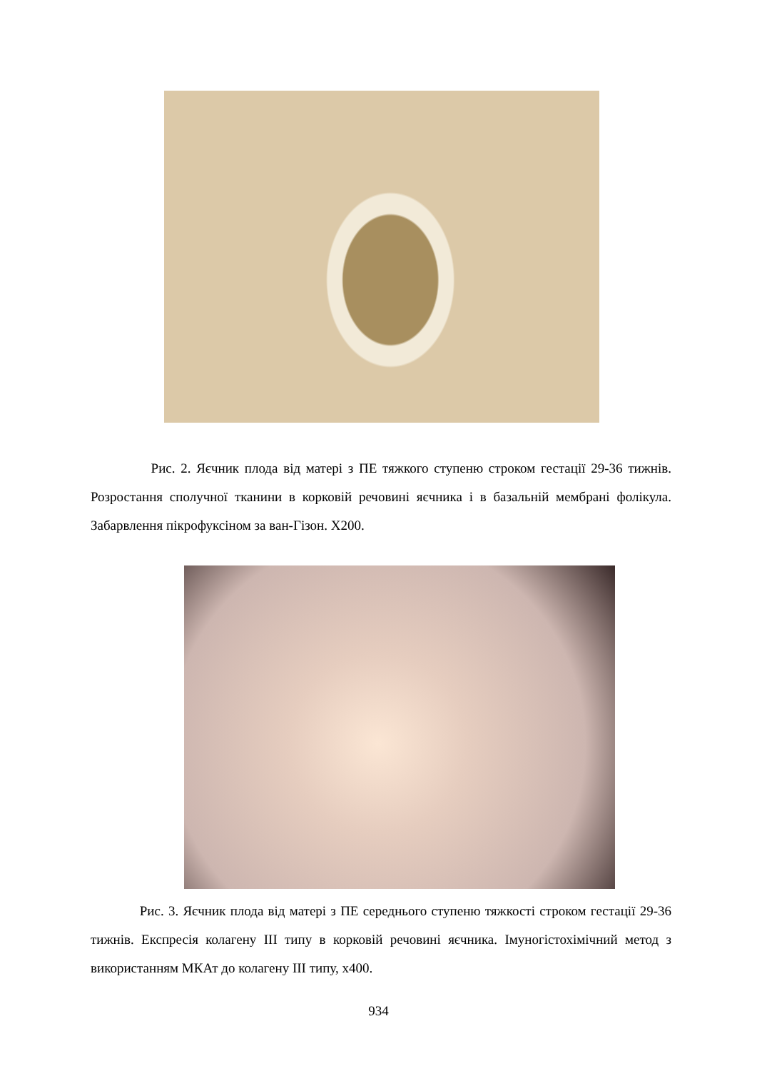Рис. 2. Яєчник плода від матері з ПЕ тяжкого ступеню строком гестації 29-36 тижнів. Розростання сполучної тканини в корковій речовині яєчника і в базальній мембрані фолікула. Забарвлення пікрофуксіном за ван-Гізон. Х200.
Рис. 3. Яєчник плода від матері з ПЕ середнього ступеню тяжкості строком гестації 29-36 тижнів. Експресія колагену ІІІ типу в корковій речовині яєчника. Імуногістохімічний метод з використанням МКАт до колагену ІІІ типу, х400.
934